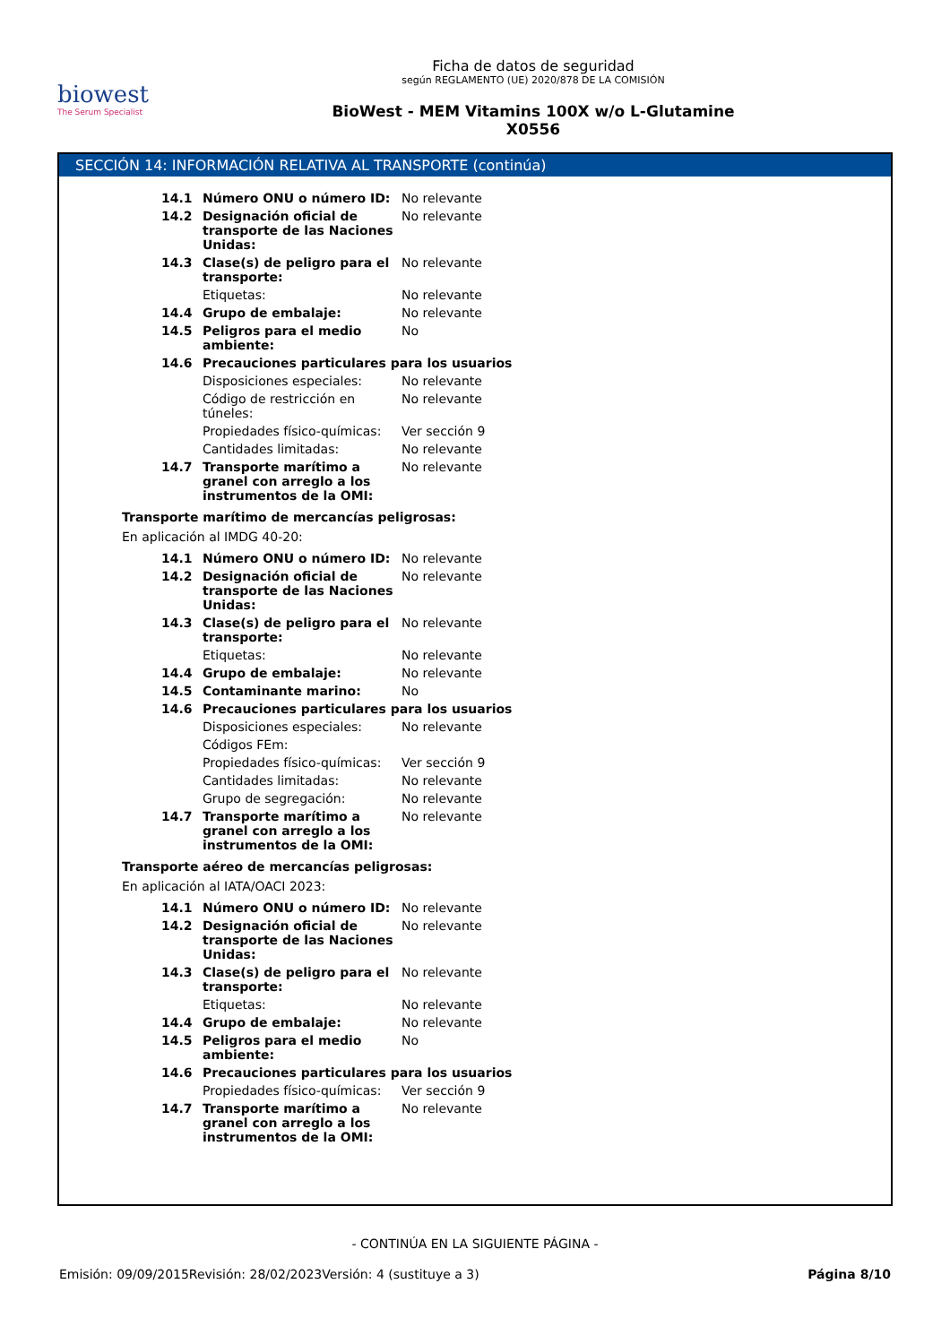biowest
The Serum Specialist
Ficha de datos de seguridad
según REGLAMENTO (UE) 2020/878 DE LA COMISIÓN
BioWest - MEM Vitamins 100X w/o L-Glutamine
X0556
SECCIÓN 14: INFORMACIÓN RELATIVA AL TRANSPORTE (continúa)
| 14.1 | Número ONU o número ID: | No relevante |
| 14.2 | Designación oficial de transporte de las Naciones Unidas: | No relevante |
| 14.3 | Clase(s) de peligro para el transporte: | No relevante |
| | Etiquetas: | No relevante |
| 14.4 | Grupo de embalaje: | No relevante |
| 14.5 | Peligros para el medio ambiente: | No |
| 14.6 | Precauciones particulares para los usuarios | |
| | Disposiciones especiales: | No relevante |
| | Código de restricción en túneles: | No relevante |
| | Propiedades físico-químicas: | Ver sección 9 |
| | Cantidades limitadas: | No relevante |
| 14.7 | Transporte marítimo a granel con arreglo a los instrumentos de la OMI: | No relevante |
Transporte marítimo de mercancías peligrosas:
En aplicación al IMDG 40-20:
| 14.1 | Número ONU o número ID: | No relevante |
| 14.2 | Designación oficial de transporte de las Naciones Unidas: | No relevante |
| 14.3 | Clase(s) de peligro para el transporte: | No relevante |
| | Etiquetas: | No relevante |
| 14.4 | Grupo de embalaje: | No relevante |
| 14.5 | Contaminante marino: | No |
| 14.6 | Precauciones particulares para los usuarios | |
| | Disposiciones especiales: | No relevante |
| | Códigos FEm: | |
| | Propiedades físico-químicas: | Ver sección 9 |
| | Cantidades limitadas: | No relevante |
| | Grupo de segregación: | No relevante |
| 14.7 | Transporte marítimo a granel con arreglo a los instrumentos de la OMI: | No relevante |
Transporte aéreo de mercancías peligrosas:
En aplicación al IATA/OACI 2023:
| 14.1 | Número ONU o número ID: | No relevante |
| 14.2 | Designación oficial de transporte de las Naciones Unidas: | No relevante |
| 14.3 | Clase(s) de peligro para el transporte: | No relevante |
| | Etiquetas: | No relevante |
| 14.4 | Grupo de embalaje: | No relevante |
| 14.5 | Peligros para el medio ambiente: | No |
| 14.6 | Precauciones particulares para los usuarios | |
| | Propiedades físico-químicas: | Ver sección 9 |
| 14.7 | Transporte marítimo a granel con arreglo a los instrumentos de la OMI: | No relevante |
- CONTINÚA EN LA SIGUIENTE PÁGINA -
Emisión: 09/09/2015 Revisión: 28/02/2023 Versión: 4 (sustituye a 3) Página 8/10